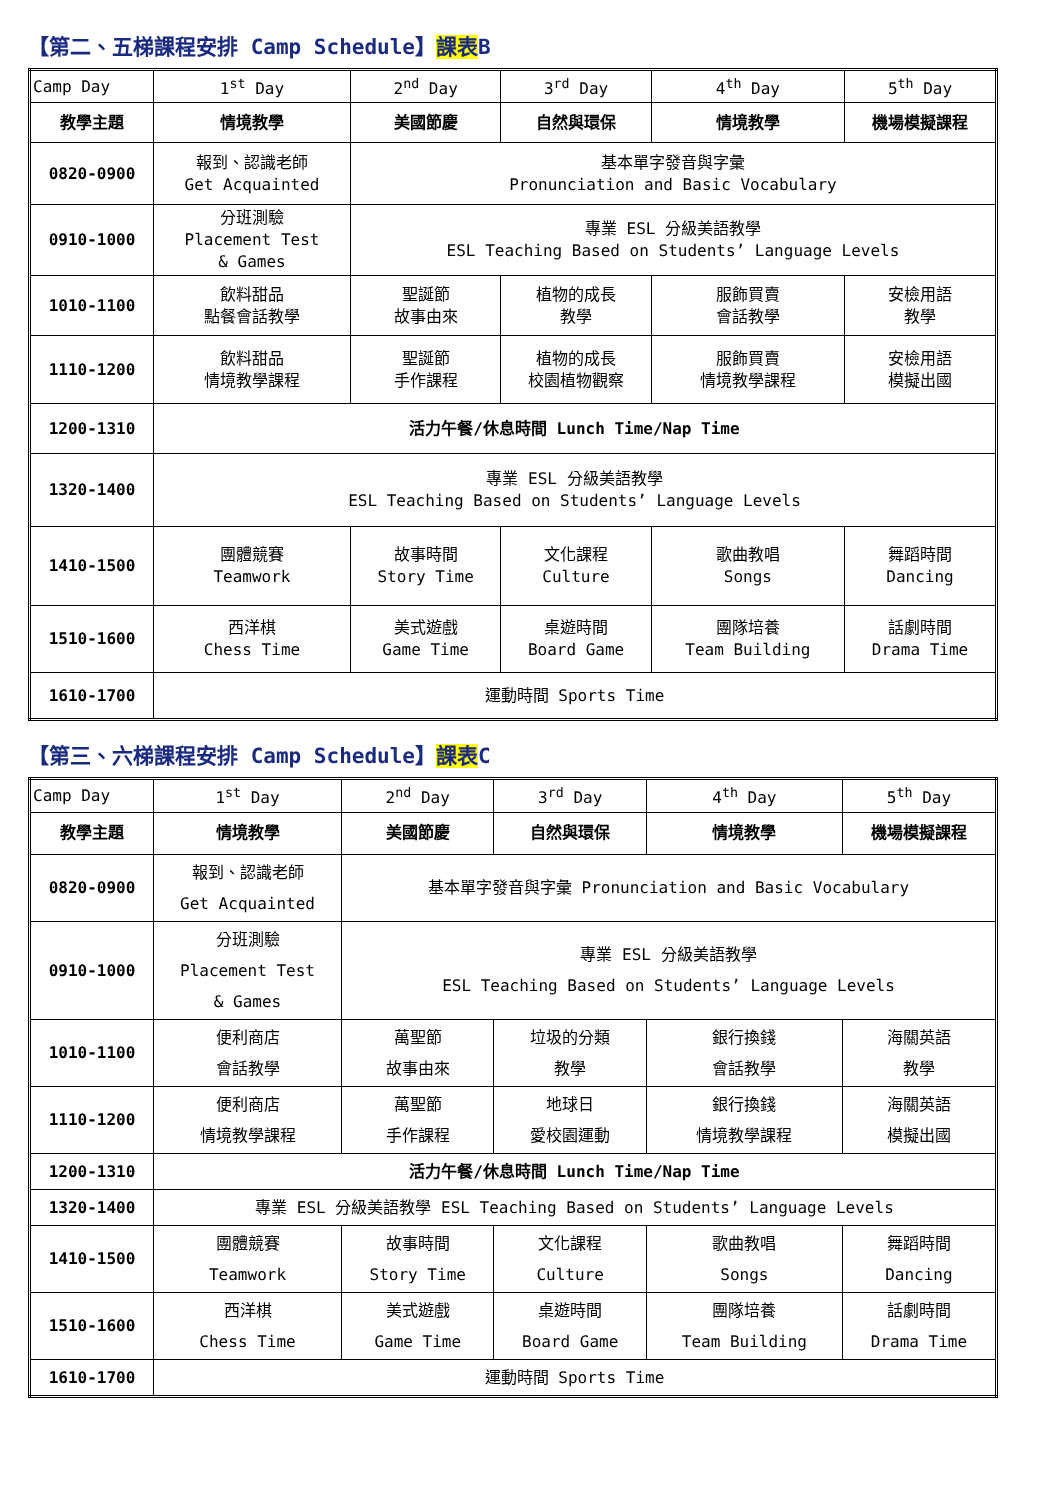【第二、五梯課程安排 Camp Schedule】課表B
| Camp Day | 1<sup>st</sup> Day | 2<sup>nd</sup> Day | 3<sup>rd</sup> Day | 4<sup>th</sup> Day | 5<sup>th</sup> Day |
| 教學主題 | 情境教學 | 美國節慶 | 自然與環保 | 情境教學 | 機場模擬課程 |
| 0820-0900 | 報到、認識老師 Get Acquainted | 基本單字發音與字彙 Pronunciation and Basic Vocabulary | | | |
| 0910-1000 | 分班測驗 Placement Test & Games | 專業 ESL 分級美語教學 ESL Teaching Based on Students’ Language Levels | | | |
| 1010-1100 | 飲料甜品 點餐會話教學 | 聖誕節 故事由來 | 植物的成長 教學 | 服飾買賣 會話教學 | 安檢用語 教學 |
| 1110-1200 | 飲料甜品 情境教學課程 | 聖誕節 手作課程 | 植物的成長 校園植物觀察 | 服飾買賣 情境教學課程 | 安檢用語 模擬出國 |
| 1200-1310 | 活力午餐/休息時間 Lunch Time/Nap Time | | | | |
| 1320-1400 | 專業 ESL 分級美語教學 ESL Teaching Based on Students’ Language Levels | | | | |
| 1410-1500 | 團體競賽 Teamwork | 故事時間 Story Time | 文化課程 Culture | 歌曲教唱 Songs | 舞蹈時間 Dancing |
| 1510-1600 | 西洋棋 Chess Time | 美式遊戲 Game Time | 桌遊時間 Board Game | 團隊培養 Team Building | 話劇時間 Drama Time |
| 1610-1700 | 運動時間 Sports Time | | | | |
【第三、六梯課程安排 Camp Schedule】課表C
| Camp Day | 1<sup>st</sup> Day | 2<sup>nd</sup> Day | 3<sup>rd</sup> Day | 4<sup>th</sup> Day | 5<sup>th</sup> Day |
| 教學主題 | 情境教學 | 美國節慶 | 自然與環保 | 情境教學 | 機場模擬課程 |
| 0820-0900 | 報到、認識老師 Get Acquainted | 基本單字發音與字彙 Pronunciation and Basic Vocabulary | | | |
| 0910-1000 | 分班測驗 Placement Test & Games | 專業 ESL 分級美語教學 ESL Teaching Based on Students’ Language Levels | | | |
| 1010-1100 | 便利商店 會話教學 | 萬聖節 故事由來 | 垃圾的分類 教學 | 銀行換錢 會話教學 | 海關英語 教學 |
| 1110-1200 | 便利商店 情境教學課程 | 萬聖節 手作課程 | 地球日 愛校園運動 | 銀行換錢 情境教學課程 | 海關英語 模擬出國 |
| 1200-1310 | 活力午餐/休息時間 Lunch Time/Nap Time | | | | |
| 1320-1400 | 專業 ESL 分級美語教學 ESL Teaching Based on Students’ Language Levels | | | | |
| 1410-1500 | 團體競賽 Teamwork | 故事時間 Story Time | 文化課程 Culture | 歌曲教唱 Songs | 舞蹈時間 Dancing |
| 1510-1600 | 西洋棋 Chess Time | 美式遊戲 Game Time | 桌遊時間 Board Game | 團隊培養 Team Building | 話劇時間 Drama Time |
| 1610-1700 | 運動時間 Sports Time | | | | |